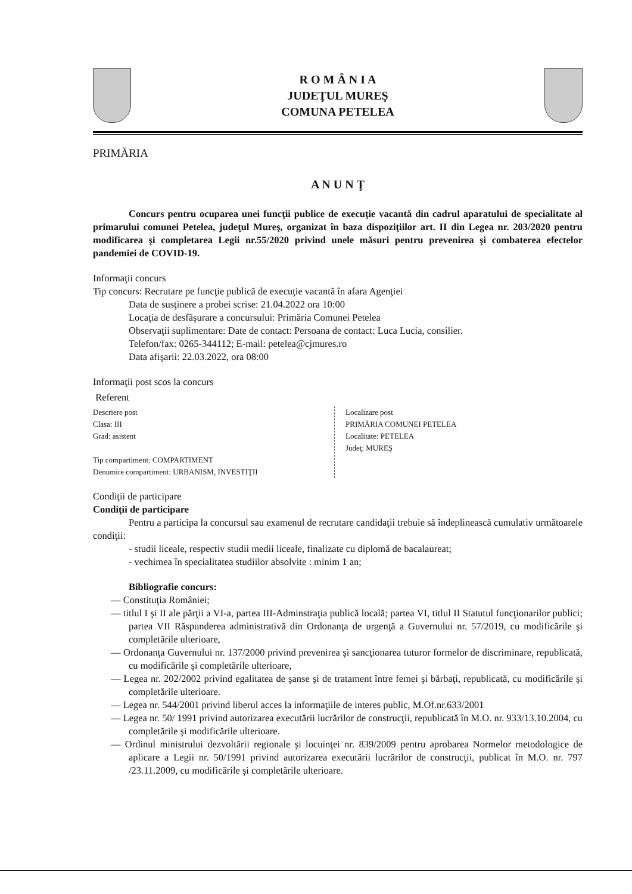R O M Â N I A
JUDEŢUL MUREŞ
COMUNA PETELEA
PRIMĂRIA
A N U N Ţ
Concurs pentru ocuparea unei funcţii publice de execuţie vacantă din cadrul aparatului de specialitate al primarului comunei Petelea, judeţul Mureş, organizat în baza dispoziţiilor art. II din Legea nr. 203/2020 pentru modificarea şi completarea Legii nr.55/2020 privind unele măsuri pentru prevenirea şi combaterea efectelor pandemiei de COVID-19.
Informaţii concurs
Tip concurs: Recrutare pe funcţie publică de execuţie vacantă în afara Agenţiei
Data de susţinere a probei scrise: 21.04.2022 ora 10:00
Locaţia de desfăşurare a concursului: Primăria Comunei Petelea
Observaţii suplimentare: Date de contact: Persoana de contact: Luca Lucia, consilier.
Telefon/fax: 0265-344112; E-mail: petelea@cjmures.ro
Data afişarii: 22.03.2022, ora 08:00
Informaţii post scos la concurs
Referent
Descriere post
Clasa: III
Grad: asistent
Tip compartiment: COMPARTIMENT
Denumire compartiment: URBANISM, INVESTIŢII
Localizare post
PRIMĂRIA COMUNEI PETELEA
Localitate: PETELEA
Judeţ: MUREŞ
Condiţii de participare
Condiţii de participare
Pentru a participa la concursul sau examenul de recrutare candidaţii trebuie să îndeplinească cumulativ următoarele condiţii:
- studii liceale, respectiv studii medii liceale, finalizate cu diplomă de bacalaureat;
- vechimea în specialitatea studiilor absolvite : minim 1 an;
Bibliografie concurs:
— Constituţia României;
— titlul I şi II ale părţii a VI-a, partea III-Adminstraţia publică locală; partea VI, titlul II Statutul funcţionarilor publici; partea VII Răspunderea administrativă din Ordonanţa de urgenţă a Guvernului nr. 57/2019, cu modificările şi completările ulterioare,
— Ordonanţa Guvernului nr. 137/2000 privind prevenirea şi sancţionarea tuturor formelor de discriminare, republicată, cu modificările şi completările ulterioare,
— Legea nr. 202/2002 privind egalitatea de şanse şi de tratament între femei şi bărbaţi, republicată, cu modificările şi completările ulterioare.
— Legea nr. 544/2001 privind liberul acces la informaţiile de interes public, M.Of.nr.633/2001
— Legea nr. 50/ 1991 privind autorizarea executării lucrărilor de construcţii, republicată în M.O. nr. 933/13.10.2004, cu completările şi modificările ulterioare.
— Ordinul ministrului dezvoltării regionale şi locuinţei nr. 839/2009 pentru aprobarea Normelor metodologice de aplicare a Legii nr. 50/1991 privind autorizarea executării lucrărilor de construcţii, publicat în M.O. nr. 797 /23.11.2009, cu modificările şi completările ulterioare.